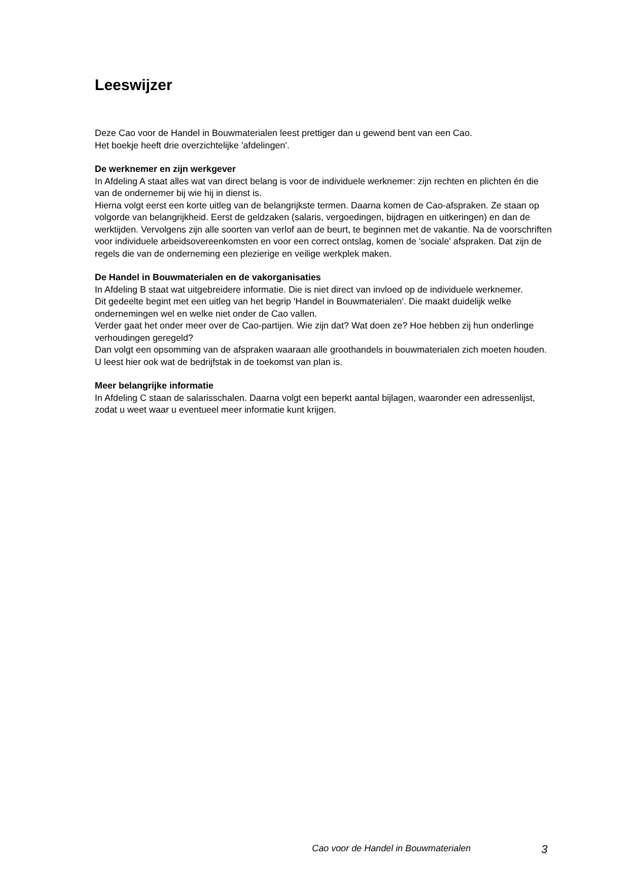Leeswijzer
Deze Cao voor de Handel in Bouwmaterialen leest prettiger dan u gewend bent van een Cao.
Het boekje heeft drie overzichtelijke 'afdelingen'.
De werknemer en zijn werkgever
In Afdeling A staat alles wat van direct belang is voor de individuele werknemer: zijn rechten en plichten én die van de ondernemer bij wie hij in dienst is.
Hierna volgt eerst een korte uitleg van de belangrijkste termen. Daarna komen de Cao-afspraken. Ze staan op volgorde van belangrijkheid. Eerst de geldzaken (salaris, vergoedingen, bijdragen en uitkeringen) en dan de werktijden. Vervolgens zijn alle soorten van verlof aan de beurt, te beginnen met de vakantie. Na de voorschriften voor individuele arbeidsovereenkomsten en voor een correct ontslag, komen de 'sociale' afspraken. Dat zijn de regels die van de onderneming een plezierige en veilige werkplek maken.
De Handel in Bouwmaterialen en de vakorganisaties
In Afdeling B staat wat uitgebreidere informatie. Die is niet direct van invloed op de individuele werknemer.
Dit gedeelte begint met een uitleg van het begrip 'Handel in Bouwmaterialen'. Die maakt duidelijk welke ondernemingen wel en welke niet onder de Cao vallen.
Verder gaat het onder meer over de Cao-partijen. Wie zijn dat? Wat doen ze? Hoe hebben zij hun onderlinge verhoudingen geregeld?
Dan volgt een opsomming van de afspraken waaraan alle groothandels in bouwmaterialen zich moeten houden. U leest hier ook wat de bedrijfstak in de toekomst van plan is.
Meer belangrijke informatie
In Afdeling C staan de salarisschalen. Daarna volgt een beperkt aantal bijlagen, waaronder een adressenlijst, zodat u weet waar u eventueel meer informatie kunt krijgen.
Cao voor de Handel in Bouwmaterialen 3